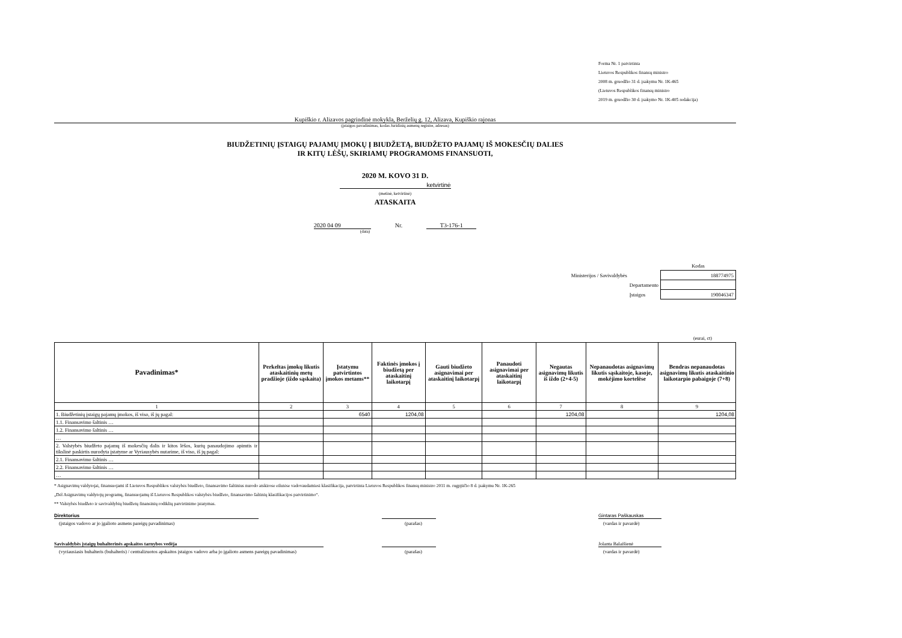Forma Nr. 1 patvirtinta
Lietuvos Respublikos finansų ministro
2008 m. gruodžio 31 d. įsakymu Nr. 1K-465
(Lietuvos Respublikos finansų ministro
2019 m. gruodžio 30 d. įsakymo Nr. 1K-405 redakcija)
Kupiškio r. Alizavos pagrindinė mokykla, Berželių g. 12, Alizava, Kupiškio rajonas
(įstaigos pavadinimas, kodas Juridinių asmenų registre, adresas)
BIUDŽETINIŲ ĮSTAIGŲ PAJAMŲ ĮMOKŲ Į BIUDŽETĄ, BIUDŽETO PAJAMŲ IŠ MOKESČIŲ DALIES
IR KITŲ LĖŠŲ, SKIRIAMŲ PROGRAMOMS FINANSUOTI,
2020 M. KOVO 31 D.
ketvirtinė
(metinė, ketvirtinė)
ATASKAITA
2020 04 09 Nr. T3-176-1
(data)
| | Kodas |
| Ministerijos / Savivaldybės | 188774975 |
| Departamento | |
| Įstaigos | 190046347 |
(eurai, ct)
| Pavadinimas* | Perkeltas įmokų likutis ataskaitinių metų pradžioje (iždo sąskaita) | Įstatymu patvirtintos įmokos metams** | Faktinės įmokos į biudžetą per ataskaitinį laikotarpį | Gauti biudžeto asignavimai per ataskaitinį laikotarpį | Panaudoti asignavimai per ataskaitinį laikotarpį | Negautas asignavimų likutis iš iždo (2+4-5) | Nepanaudotas asignavimų likutis sąskaitoje, kasoje, mokėjimo kortelėse | Bendras nepanaudotas asignavimų likutis ataskaitinio laikotarpio pabaigoje (7+8) |
| --- | --- | --- | --- | --- | --- | --- | --- | --- |
| 1 | 2 | 3 | 4 | 5 | 6 | 7 | 8 | 9 |
| 1. Biudžetinių įstaigų pajamų įmokos, iš viso, iš jų pagal: | | 6540 | 1204,08 | | | 1204,08 | | 1204,08 |
| 1.1. Finansavimo šaltinis … | | | | | | | | |
| 1.2. Finansavimo šaltinis … | | | | | | | | |
| … | | | | | | | | |
| 2. Valstybės biudžeto pajamų iš mokesčių dalis ir kitos lėšos, kurių panaudojimo apimtis ir tikslinė paskirtis nurodyta įstatyme ar Vyriausybės nutarime, iš viso, iš jų pagal: | | | | | | | | |
| 2.1. Finansavimo šaltinis … | | | | | | | | |
| 2.2. Finansavimo šaltinis … | | | | | | | | |
| … | | | | | | | | |
* Asignavimų valdytojai, finansuojami iš Lietuvos Respublikos valstybės biudžeto, finansavimo šaltinius nurodo atskirose eilutėse vadovaudamiesi klasifikacija, patvirtinta Lietuvos Respublikos finansų ministro 2011 m. rugpjūčio 8 d. įsakymu Nr. 1K-265
„Dėl Asignavimų valdytojų programų, finansuojamų iš Lietuvos Respublikos valstybės biudžeto, finansavimo šaltinių klasifikacijos patvirtinimo“.
** Valstybės biudžeto ir savivaldybių biudžetų finansinių rodiklių patvirtinimo įstatymas.
Direktorius Gintaras Paškauskas
(įstaigos vadovo ar jo įgalioto asmens pareigų pavadinimas) (parašas) (vardas ir pavardė)
Savivaldybės įstaigų buhalterinės apskaitos tarnybos vedėja Jolanta Balaišienė
(vyriausiasis buhalteris (buhalteris) / centralizuotos apskaitos įstaigos vadovo arba jo įgalioto asmens pareigų pavadinimas)
(parašas) (vardas ir pavardė)